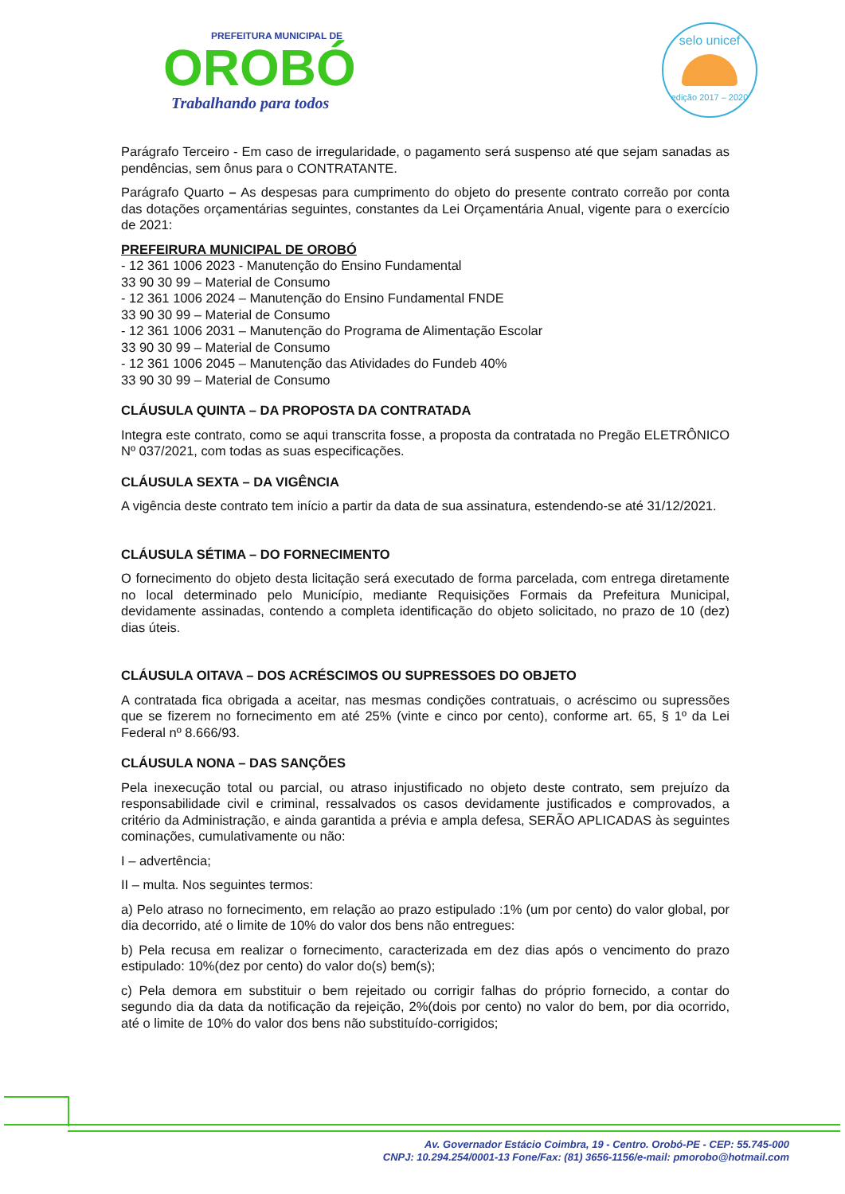PREFEITURA MUNICIPAL DE
OROBÓ
Trabalhando para todos
selo unicef
edição 2017 – 2020
Parágrafo Terceiro - Em caso de irregularidade, o pagamento será suspenso até que sejam sanadas as pendências, sem ônus para o CONTRATANTE.
Parágrafo Quarto – As despesas para cumprimento do objeto do presente contrato correão por conta das dotações orçamentárias seguintes, constantes da Lei Orçamentária Anual, vigente para o exercício de 2021:
PREFEIRURA MUNICIPAL DE OROBÓ
- 12 361 1006 2023 - Manutenção do Ensino Fundamental
33 90 30 99 – Material de Consumo
- 12 361 1006 2024 – Manutenção do Ensino Fundamental FNDE
33 90 30 99 – Material de Consumo
- 12 361 1006 2031 – Manutenção do Programa de Alimentação Escolar
33 90 30 99 – Material de Consumo
- 12 361 1006 2045 – Manutenção das Atividades do Fundeb 40%
33 90 30 99 – Material de Consumo
CLÁUSULA QUINTA – DA PROPOSTA DA CONTRATADA
Integra este contrato, como se aqui transcrita fosse, a proposta da contratada no Pregão ELETRÔNICO Nº 037/2021, com todas as suas especificações.
CLÁUSULA SEXTA – DA VIGÊNCIA
A vigência deste contrato tem início a partir da data de sua assinatura, estendendo-se até 31/12/2021.
CLÁUSULA SÉTIMA – DO FORNECIMENTO
O fornecimento do objeto desta licitação será executado de forma parcelada, com entrega diretamente no local determinado pelo Município, mediante Requisições Formais da Prefeitura Municipal, devidamente assinadas, contendo a completa identificação do objeto solicitado, no prazo de 10 (dez) dias úteis.
CLÁUSULA OITAVA – DOS ACRÉSCIMOS OU SUPRESSOES DO OBJETO
A contratada fica obrigada a aceitar, nas mesmas condições contratuais, o acréscimo ou supressões que se fizerem no fornecimento em até 25% (vinte e cinco por cento), conforme art. 65, § 1º da Lei Federal nº 8.666/93.
CLÁUSULA NONA – DAS SANÇÕES
Pela inexecução total ou parcial, ou atraso injustificado no objeto deste contrato, sem prejuízo da responsabilidade civil e criminal, ressalvados os casos devidamente justificados e comprovados, a critério da Administração, e ainda garantida a prévia e ampla defesa, SERÃO APLICADAS às seguintes cominações, cumulativamente ou não:
I – advertência;
II – multa. Nos seguintes termos:
a) Pelo atraso no fornecimento, em relação ao prazo estipulado :1% (um por cento) do valor global, por dia decorrido, até o limite de 10% do valor dos bens não entregues:
b) Pela recusa em realizar o fornecimento, caracterizada em dez dias após o vencimento do prazo estipulado: 10%(dez por cento) do valor do(s) bem(s);
c) Pela demora em substituir o bem rejeitado ou corrigir falhas do próprio fornecido, a contar do segundo dia da data da notificação da rejeição, 2%(dois por cento) no valor do bem, por dia ocorrido, até o limite de 10% do valor dos bens não substituído-corrigidos;
Av. Governador Estácio Coimbra, 19 - Centro. Orobó-PE - CEP: 55.745-000
CNPJ: 10.294.254/0001-13 Fone/Fax: (81) 3656-1156/e-mail: pmorobo@hotmail.com